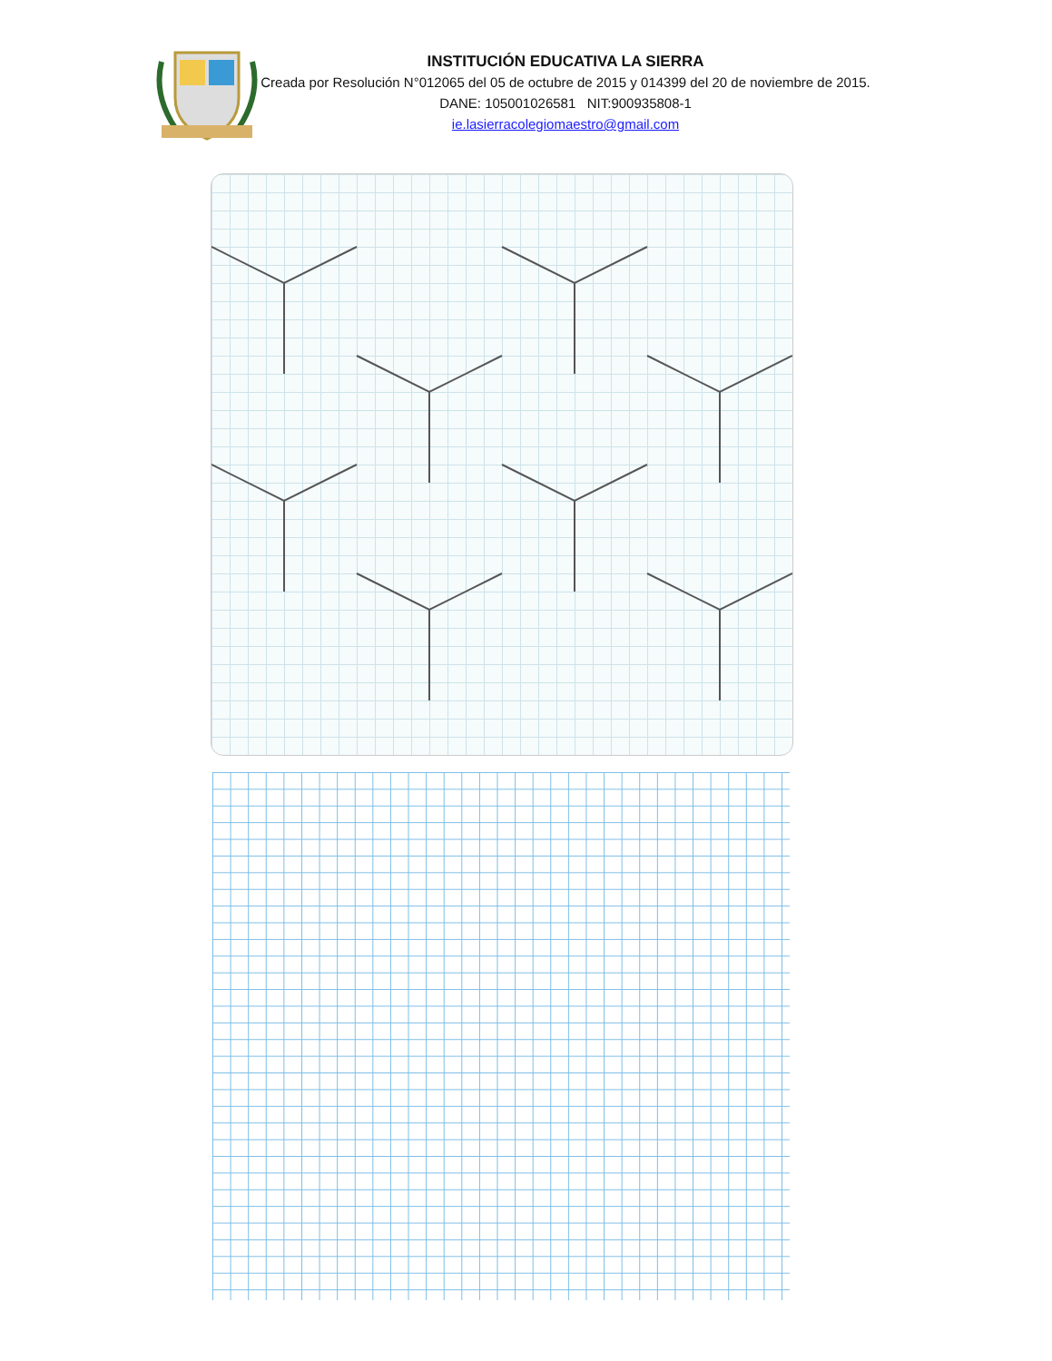INSTITUCIÓN EDUCATIVA LA SIERRA
Creada por Resolución N°012065 del 05 de octubre de 2015 y 014399 del 20 de noviembre de 2015.
DANE: 105001026581 NIT:900935808-1
ie.lasierracolegiomaestro@gmail.com